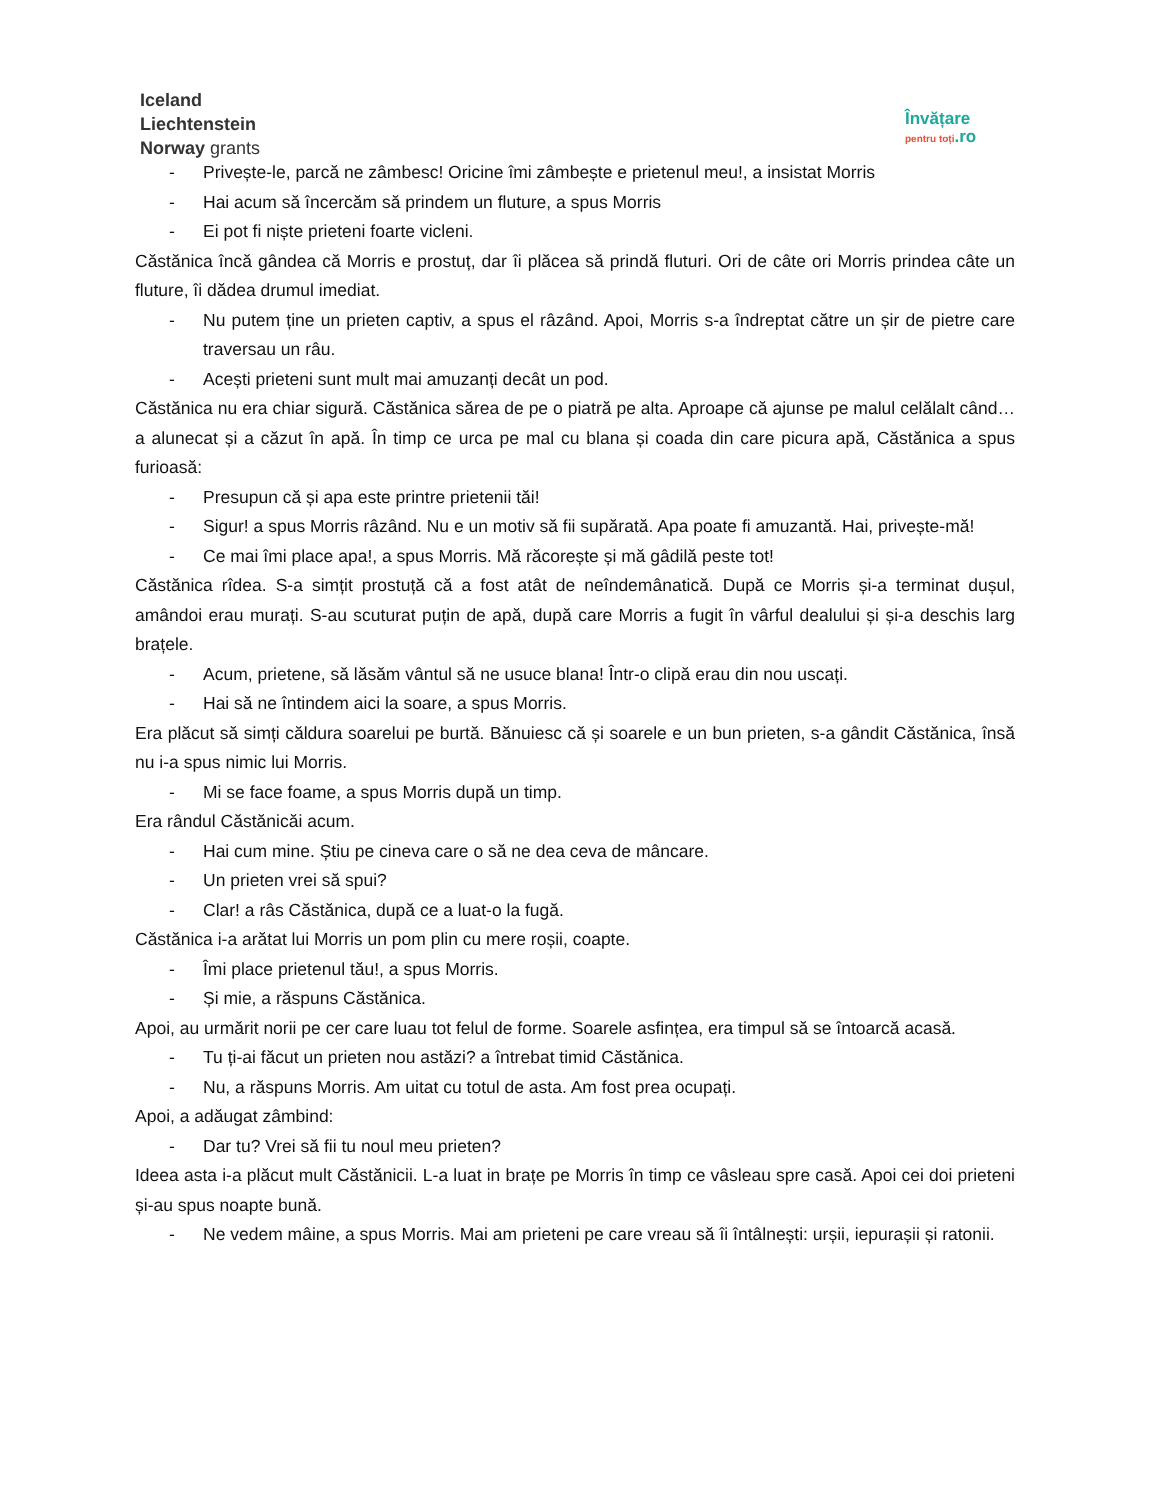Iceland
Liechtenstein
Norway grants
Învățare
pentru toți.ro
- Privește-le, parcă ne zâmbesc! Oricine îmi zâmbește e prietenul meu!, a insistat Morris
- Hai acum să încercăm să prindem un fluture, a spus Morris
- Ei pot fi niște prieteni foarte vicleni.
Căstănica încă gândea că Morris e prostuț, dar îi plăcea să prindă fluturi. Ori de câte ori Morris prindea câte un fluture, îi dădea drumul imediat.
- Nu putem ține un prieten captiv, a spus el râzând. Apoi, Morris s-a îndreptat către un șir de pietre care traversau un râu.
- Acești prieteni sunt mult mai amuzanți decât un pod.
Căstănica nu era chiar sigură. Căstănica sărea de pe o piatră pe alta. Aproape că ajunse pe malul celălalt când…a alunecat și a căzut în apă. În timp ce urca pe mal cu blana și coada din care picura apă, Căstănica a spus furioasă:
- Presupun că și apa este printre prietenii tăi!
- Sigur! a spus Morris râzând. Nu e un motiv să fii supărată. Apa poate fi amuzantă. Hai, privește-mă!
- Ce mai îmi place apa!, a spus Morris. Mă răcorește și mă gâdilă peste tot!
Căstănica rîdea. S-a simțit prostuță că a fost atât de neîndemânatică. După ce Morris și-a terminat dușul, amândoi erau murați. S-au scuturat puțin de apă, după care Morris a fugit în vârful dealului și și-a deschis larg brațele.
- Acum, prietene, să lăsăm vântul să ne usuce blana! Într-o clipă erau din nou uscați.
- Hai să ne întindem aici la soare, a spus Morris.
Era plăcut să simți căldura soarelui pe burtă. Bănuiesc că și soarele e un bun prieten, s-a gândit Căstănica, însă nu i-a spus nimic lui Morris.
- Mi se face foame, a spus Morris după un timp.
Era rândul Căstănicăi acum.
- Hai cum mine. Știu pe cineva care o să ne dea ceva de mâncare.
- Un prieten vrei să spui?
- Clar! a râs Căstănica, după ce a luat-o la fugă.
Căstănica i-a arătat lui Morris un pom plin cu mere roșii, coapte.
- Îmi place prietenul tău!, a spus Morris.
- Și mie, a răspuns Căstănica.
Apoi, au urmărit norii pe cer care luau tot felul de forme. Soarele asfințea, era timpul să se întoarcă acasă.
- Tu ți-ai făcut un prieten nou astăzi? a întrebat timid Căstănica.
- Nu, a răspuns Morris. Am uitat cu totul de asta. Am fost prea ocupați.
Apoi, a adăugat zâmbind:
- Dar tu? Vrei să fii tu noul meu prieten?
Ideea asta i-a plăcut mult Căstănicii. L-a luat in brațe pe Morris în timp ce vâsleau spre casă. Apoi cei doi prieteni și-au spus noapte bună.
- Ne vedem mâine, a spus Morris. Mai am prieteni pe care vreau să îi întâlnești: urșii, iepurașii și ratonii.